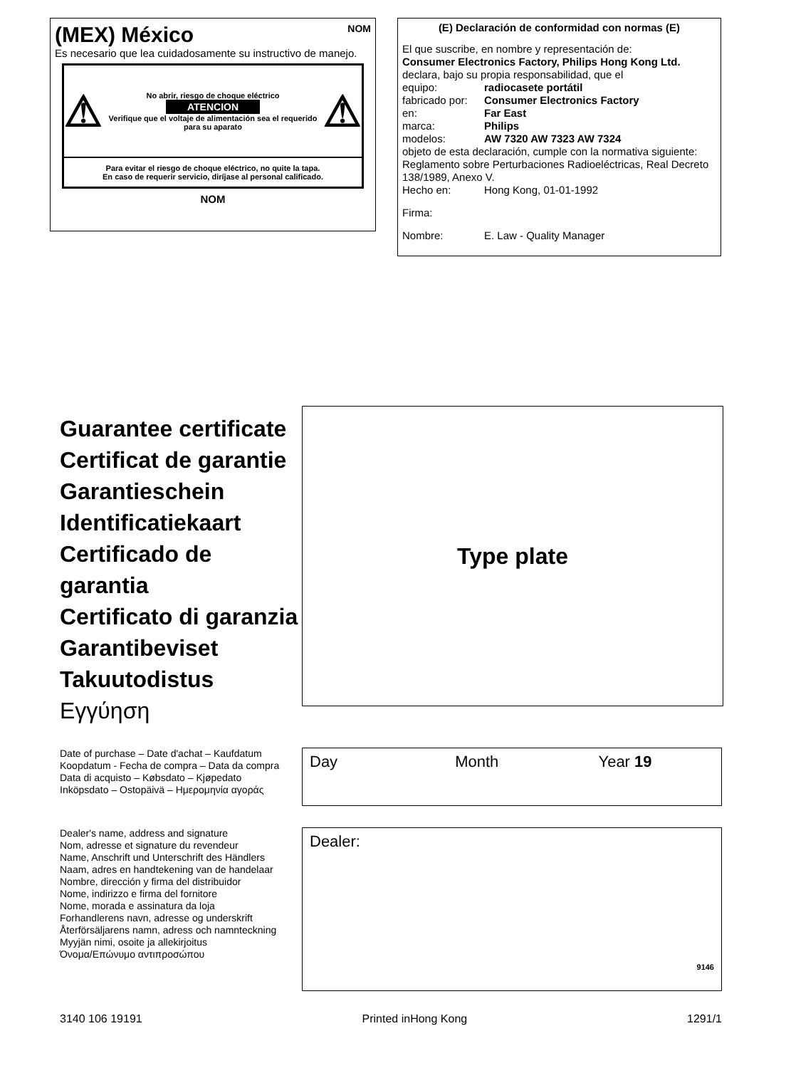(MEX) México NOM
Es necesario que lea cuidadosamente su instructivo de manejo.
⚠
No abrir, riesgo de choque eléctrico
ATENCION
Verifique que el voltaje de alimentación sea el requerido para su aparato
⚠
Para evitar el riesgo de choque eléctrico, no quite la tapa.
En caso de requerir servicio, diríjase al personal calificado.
NOM
(E) Declaración de conformidad con normas (E)
El que suscribe, en nombre y representación de:
Consumer Electronics Factory, Philips Hong Kong Ltd.
declara, bajo su propia responsabilidad, que el
equipo: radiocasete portátil
fabricado por: Consumer Electronics Factory
en: Far East
marca: Philips
modelos: AW 7320 AW 7323 AW 7324
objeto de esta declaración, cumple con la normativa siguiente: Reglamento sobre Perturbaciones Radioeléctricas, Real Decreto 138/1989, Anexo V.
Hecho en: Hong Kong, 01-01-1992
Firma:
Nombre: E. Law - Quality Manager
Guarantee certificate
Certificat de garantie
Garantieschein
Identificatiekaart
Certificado de garantia
Certificato di garanzia
Garantibeviset
Takuutodistus
Εγγύηση
Type plate
Date of purchase – Date d'achat – Kaufdatum
Koopdatum - Fecha de compra – Data da compra
Data di acquisto – Købsdato – Kjøpedato
Inköpsdato – Ostopäivä – Ημερομηνία αγοράς
Day Month Year 19
Dealer's name, address and signature
Nom, adresse et signature du revendeur
Name, Anschrift und Unterschrift des Händlers
Naam, adres en handtekening van de handelaar
Nombre, dirección y firma del distribuidor
Nome, indirizzo e firma del fornitore
Nome, morada e assinatura da loja
Forhandlerens navn, adresse og underskrift
Återförsäljarens namn, adress och namnteckning
Myyjän nimi, osoite ja allekirjoitus
Όνομα/Επώνυμο αντιπροσώπου
Dealer:
9146
3140 106 19191 Printed inHong Kong 1291/1